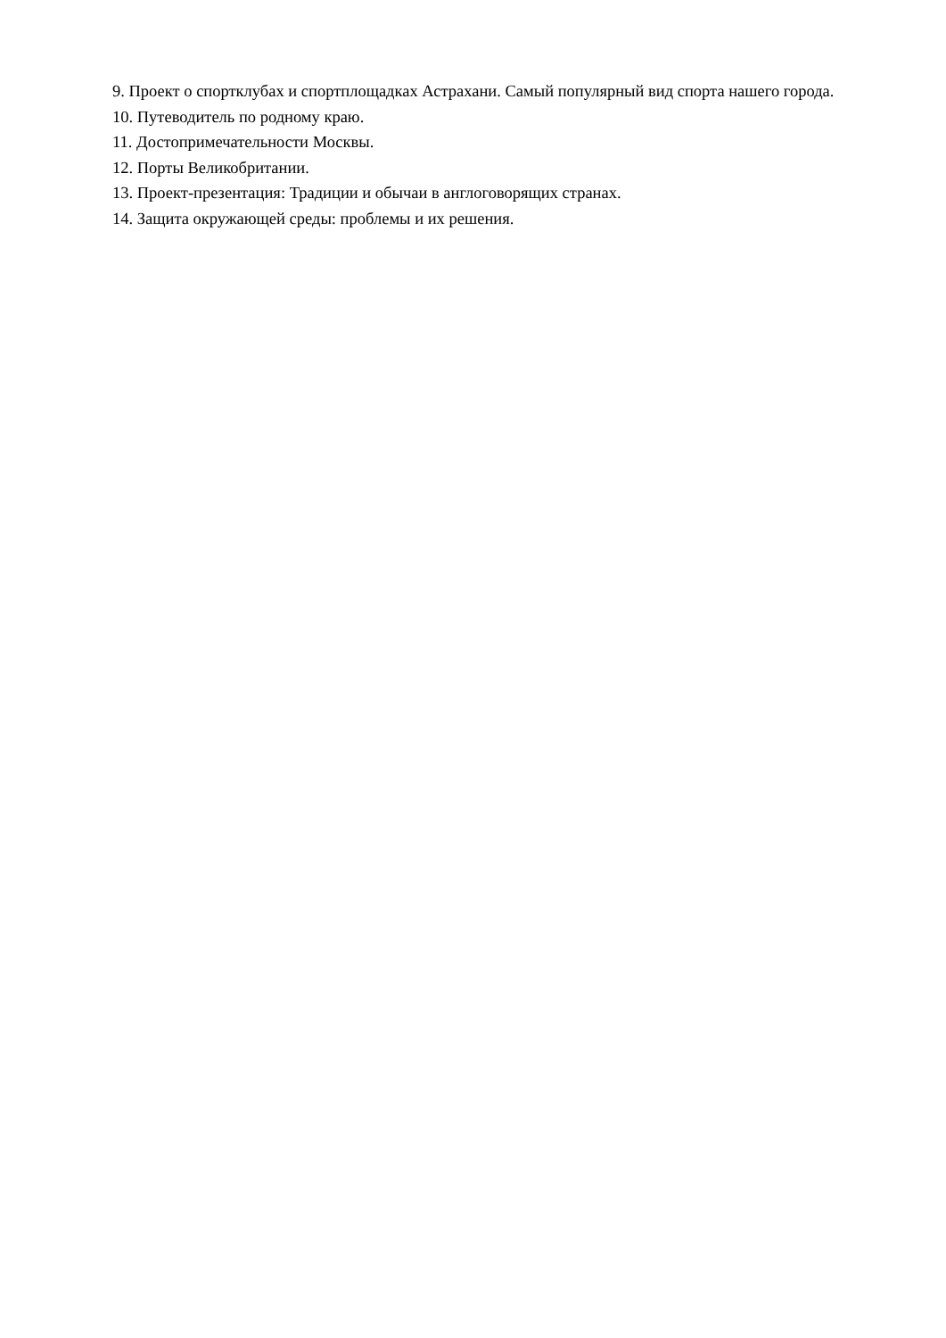9. Проект о спортклубах и спортплощадках Астрахани. Самый популярный вид спорта нашего города.
10. Путеводитель по родному краю.
11. Достопримечательности Москвы.
12. Порты Великобритании.
13. Проект-презентация: Традиции и обычаи в англоговорящих странах.
14. Защита окружающей среды: проблемы и их решения.